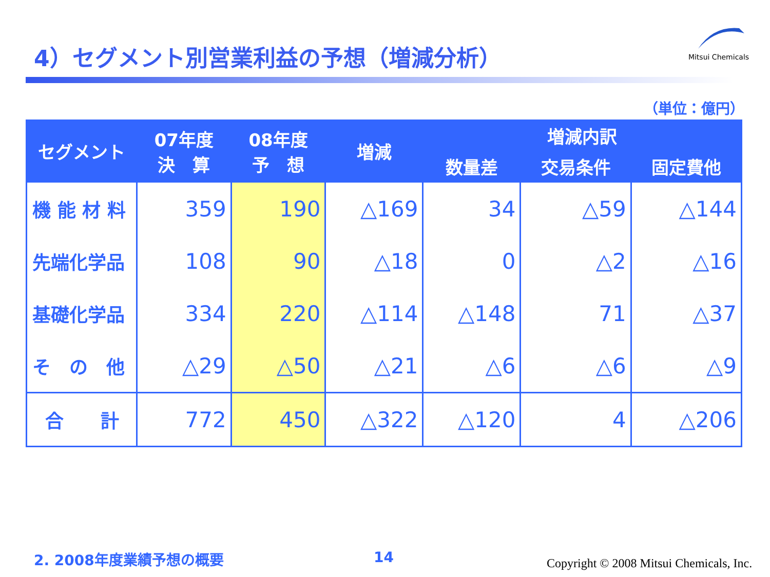4）セグメント別営業利益の予想（増減分析）
Mitsui Chemicals
（単位：億円）
| セグメント | 07年度 決 算 | 08年度 予 想 | 増減 | 増減内訳 | | |
| --- | --- | --- | --- | --- | --- | --- |
| | | | | 数量差 | 交易条件 | 固定費他 |
| 機 能 材 料 | 359 | 190 | △169 | 34 | △59 | △144 |
| 先端化学品 | 108 | 90 | △18 | 0 | △2 | △16 |
| 基礎化学品 | 334 | 220 | △114 | △148 | 71 | △37 |
| そ の 他 | △29 | △50 | △21 | △6 | △6 | △9 |
| 合 計 | 772 | 450 | △322 | △120 | 4 | △206 |
2. 2008年度業績予想の概要 14
Copyright © 2008 Mitsui Chemicals, Inc.